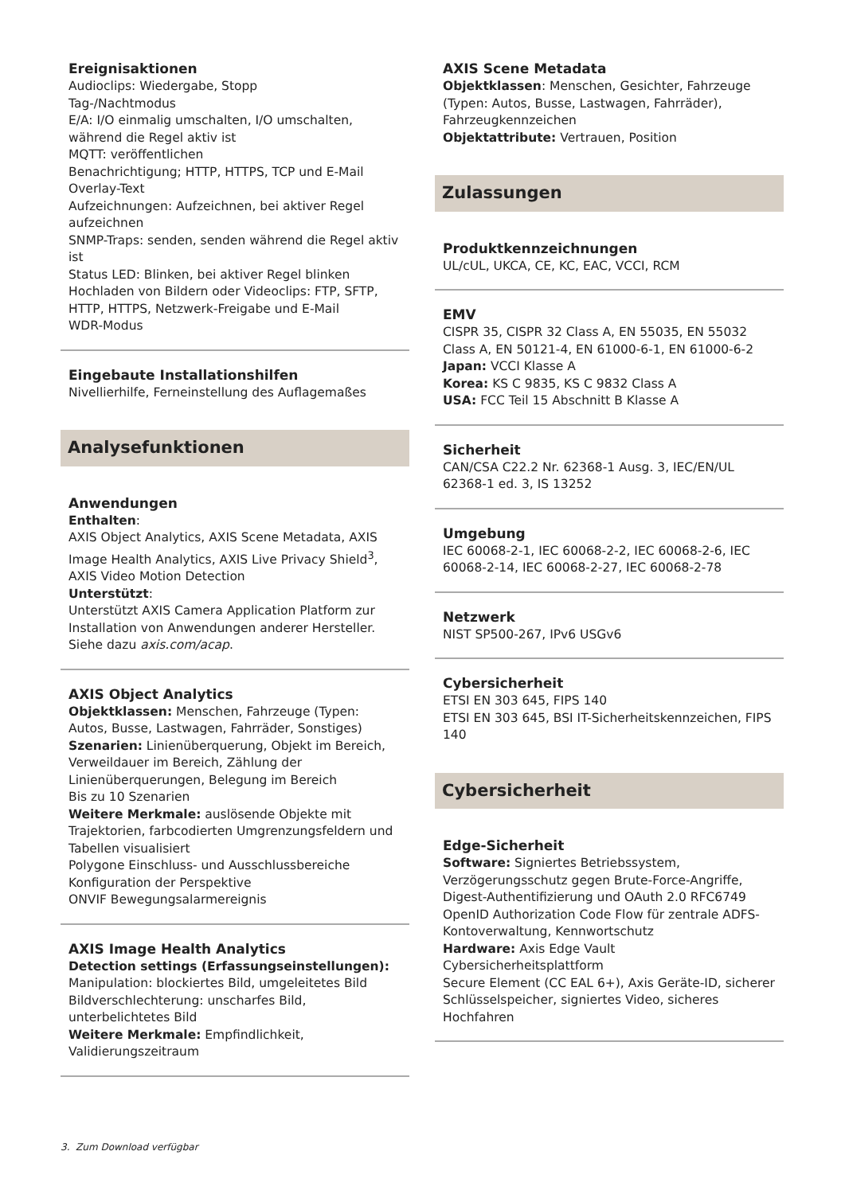Ereignisaktionen
Audioclips: Wiedergabe, Stopp
Tag-/Nachtmodus
E/A: I/O einmalig umschalten, I/O umschalten, während die Regel aktiv ist
MQTT: veröffentlichen
Benachrichtigung; HTTP, HTTPS, TCP und E-Mail
Overlay-Text
Aufzeichnungen: Aufzeichnen, bei aktiver Regel aufzeichnen
SNMP-Traps: senden, senden während die Regel aktiv ist
Status LED: Blinken, bei aktiver Regel blinken
Hochladen von Bildern oder Videoclips: FTP, SFTP, HTTP, HTTPS, Netzwerk-Freigabe und E-Mail
WDR-Modus
Eingebaute Installationshilfen
Nivellierhilfe, Ferneinstellung des Auflagemaßes
Analysefunktionen
Anwendungen
Enthalten:
AXIS Object Analytics, AXIS Scene Metadata, AXIS Image Health Analytics, AXIS Live Privacy Shield<sup>3</sup>, AXIS Video Motion Detection
Unterstützt:
Unterstützt AXIS Camera Application Platform zur Installation von Anwendungen anderer Hersteller. Siehe dazu axis.com/acap.
AXIS Object Analytics
Objektklassen: Menschen, Fahrzeuge (Typen: Autos, Busse, Lastwagen, Fahrräder, Sonstiges)
Szenarien: Linienüberquerung, Objekt im Bereich, Verweildauer im Bereich, Zählung der Linienüberquerungen, Belegung im Bereich
Bis zu 10 Szenarien
Weitere Merkmale: auslösende Objekte mit Trajektorien, farbcodierten Umgrenzungsfeldern und Tabellen visualisiert
Polygone Einschluss- und Ausschlussbereiche
Konfiguration der Perspektive
ONVIF Bewegungsalarmereignis
AXIS Image Health Analytics
Detection settings (Erfassungseinstellungen):
Manipulation: blockiertes Bild, umgeleitetes Bild
Bildverschlechterung: unscharfes Bild, unterbelichtetes Bild
Weitere Merkmale: Empfindlichkeit, Validierungszeitraum
AXIS Scene Metadata
Objektklassen: Menschen, Gesichter, Fahrzeuge (Typen: Autos, Busse, Lastwagen, Fahrräder), Fahrzeugkennzeichen
Objektattribute: Vertrauen, Position
Zulassungen
Produktkennzeichnungen
UL/cUL, UKCA, CE, KC, EAC, VCCI, RCM
EMV
CISPR 35, CISPR 32 Class A, EN 55035, EN 55032 Class A, EN 50121-4, EN 61000-6-1, EN 61000-6-2
Japan: VCCI Klasse A
Korea: KS C 9835, KS C 9832 Class A
USA: FCC Teil 15 Abschnitt B Klasse A
Sicherheit
CAN/CSA C22.2 Nr. 62368-1 Ausg. 3, IEC/EN/UL 62368-1 ed. 3, IS 13252
Umgebung
IEC 60068-2-1, IEC 60068-2-2, IEC 60068-2-6, IEC 60068-2-14, IEC 60068-2-27, IEC 60068-2-78
Netzwerk
NIST SP500-267, IPv6 USGv6
Cybersicherheit
ETSI EN 303 645, FIPS 140
ETSI EN 303 645, BSI IT-Sicherheitskennzeichen, FIPS 140
Cybersicherheit
Edge-Sicherheit
Software: Signiertes Betriebssystem, Verzögerungsschutz gegen Brute-Force-Angriffe, Digest-Authentifizierung und OAuth 2.0 RFC6749 OpenID Authorization Code Flow für zentrale ADFS-Kontoverwaltung, Kennwortschutz
Hardware: Axis Edge Vault Cybersicherheitsplattform
Secure Element (CC EAL 6+), Axis Geräte-ID, sicherer Schlüsselspeicher, signiertes Video, sicheres Hochfahren
3. Zum Download verfügbar